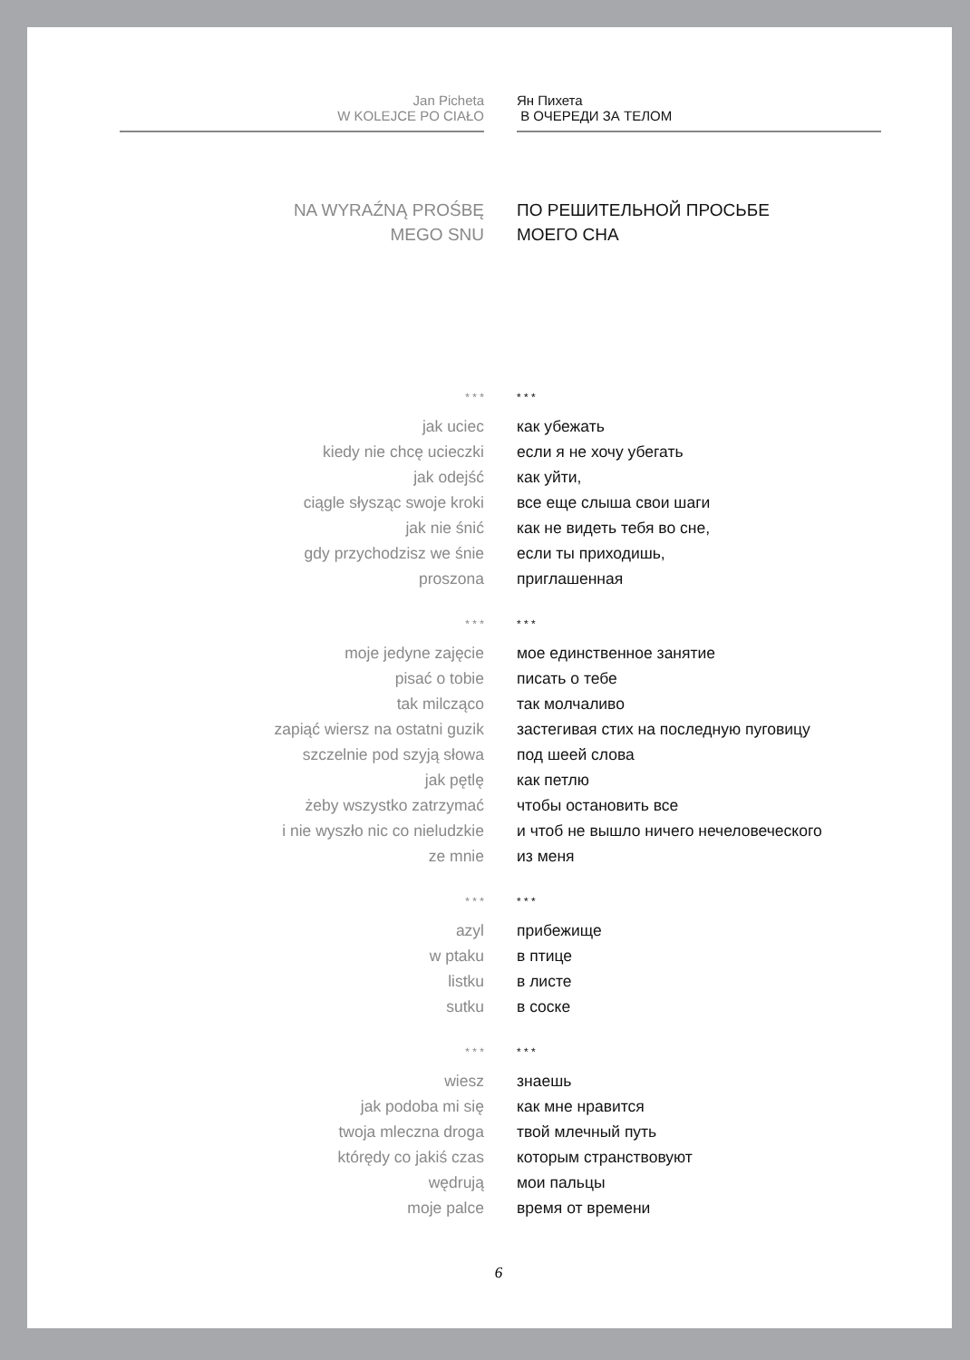Jan Picheta
W KOLEJCE PO CIAŁO
Ян Пихета
В ОЧЕРЕДИ ЗА ТЕЛОМ
NA WYRAŹNĄ PROŚBĘ
MEGO SNU
ПО РЕШИТЕЛЬНОЙ ПРОСЬБЕ
МОЕГО СНА
* * * * * *
jak uciec
kiedy nie chcę ucieczki
jak odejść
ciągle słysząc swoje kroki
jak nie śnić
gdy przychodzisz we śnie
proszona
как убежать
если я не хочу убегать
как уйти,
все еще слыша свои шаги
как не видеть тебя во сне,
если ты приходишь,
приглашенная
* * * * * *
moje jedyne zajęcie
pisać o tobie
tak milcząco
zapiąć wiersz na ostatni guzik
szczelnie pod szyją słowa
jak pętlę
żeby wszystko zatrzymać
i nie wyszło nic co nieludzkie
ze mnie
мое единственное занятие
писать о тебе
так молчаливо
застегивая стих на последную пуговицу
под шеей слова
как петлю
чтобы остановить все
и чтоб не вышло ничего нечеловеческого
из меня
* * * * * *
azyl
w ptaku
listku
sutku
прибежище
в птице
в листе
в соске
* * * * * *
wiesz
jak podoba mi się
twoja mleczna droga
którędy co jakiś czas
wędrują
moje palce
знаешь
как мне нравится
твой млечный путь
которым странствовуют
мои пальцы
время от времени
6